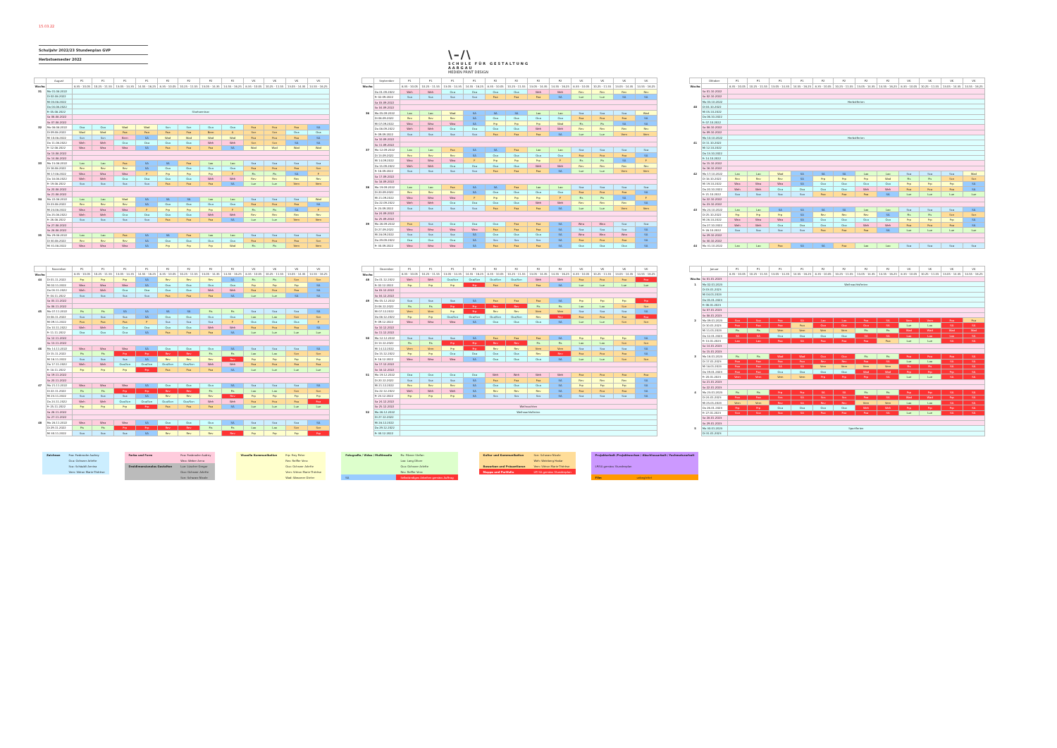15.03.22
Schuljahr 2022/23 Stundenplan GVP
Herbstsemester 2022
\–/\
SCHULE FÜR GESTALTUNG
AARGAU
MEDIEN PRINT DESIGN
| | August | P1 | P1 | P1 | P1 | P2 | P2 | P2 | P2 | VK | VK | VK | VK |
| --- | --- | --- | --- | --- | --- | --- | --- | --- | --- | --- | --- | --- | --- |
| Woche | | 8.35 - 10.05 | 10.25 - 11.55 | 13.05 - 14.35 | 14.55 - 16.25 | 8.35 - 10.05 | 10.25 - 11.55 | 13.05 - 14.35 | 14.55 - 16.25 | 8.35 - 10.05 | 10.25 - 11.55 | 13.05 - 14.35 | 14.55 - 16.25 |
| 31 | Mo 01.08.2022 | | | | | | | | | | | | |
| | Di 02.08.2022 | | | | | | | | | | | | |
| | Mi 03.08.2022 | | | | | | | | | | | | |
| | Do 04.08.2022 | | | | | | | | | | | | |
| | Fr 05.08.2022 | Startseminar | | | | | | | | | | | |
| | Sa 06.08.2022 | | | | | | | | | | | | |
| | So 07.08.2022 | | | | | | | | | | | | |
| 32 | Mo 08.08.2022 | Oca | Oca | Wad | Wad | Scn | Scn | Oca | Oca | Foa | Foa | Foa | SA |
| | Di 09.08.2022 | Wad | Wad | Foa | Foa | Foa | Foa | Bem | A | Scn | Scn | Oca | Oca |
| | Mi 10.08.2022 | Scn | Scn | Bem | SA | Wad | Wad | Wad | Wad | Foa | Foa | Foa | SA |
| | Do 11.08.2022 | Weh | Weh | Oca | Oca | Oca | Oca | Weh | Weh | Scn | Scn | SA | SA |
| | Fr 12.08.2022 | Wea | Wea | Wea | SA | Foa | Foa | Foa | SA | Wad | Wad | Wad | Wad |
| | Sa 13.08.2022 | | | | | | | | | | | | |
| | So 14.08.2022 | | | | | | | | | | | | |
| 33 | Mo 15.08.2022 | Lao | Lao | Foa | SA | SA | Foa | Lao | Lao | Sca | Sca | Sca | Sca |
| | Di 16.08.2022 | Rev | Rev | Rev | SA | Oca | Oca | Oca | Oca | Foa | Foa | Foa | Scn |
| | Mi 17.08.2022 | Wea | Wea | Wea | F | Frp | Frp | Frp | F | Fis | Fis | SA | F |
| | Do 18.08.2022 | Weh | Weh | Oca | Oca | Oca | Oca | Weh | Weh | Rev | Rev | Rev | Rev |
| | Fr 19.08.2022 | Sca | Sca | Sca | Sca | Foa | Foa | Foa | SA | Lue | Lue | Vem | Vem |
| | Sa 20.08.2022 | | | | | | | | | | | | |
| | So 21.08.2022 | | | | | | | | | | | | |
| 34 | Mo 22.08.2022 | Lao | Lao | Wad | SA | SA | SA | Lao | Lao | Sca | Sca | Sca | Wad |
| | Di 23.08.2022 | Rev | Rev | Rev | SA | Oca | Oca | Oca | Oca | Foa | Foa | Foa | SA |
| | Mi 24.08.2022 | Wea | Wea | Wea | F | Frp | Frp | Frp | F | Fis | Fis | SA | F |
| | Do 25.08.2022 | Weh | Weh | Oca | Oca | Oca | Oca | Weh | Weh | Rev | Rev | Rev | Rev |
| | Fr 26.08.2022 | Sca | Sca | Sca | Sca | Foa | Foa | Foa | SA | Lue | Lue | Vem | Vem |
| | Sa 27.08.2022 | | | | | | | | | | | | |
| | So 28.08.2022 | | | | | | | | | | | | |
| 35 | Mo 29.08.2022 | Lao | Lao | Foa | SA | SA | Foa | Lao | Lao | Sca | Sca | Sca | Sca |
| | Di 30.08.2022 | Rev | Rev | Rev | SA | Oca | Oca | Oca | Oca | Foa | Foa | Foa | Scn |
| | Mi 31.08.2022 | Wea | Wea | Wea | SA | Frp | Frp | Frp | Wad | Fis | Fis | Vem | Vem |
| | September | P1 | P1 | P1 | P1 | P2 | P2 | P2 | P2 | VK | VK | VK | VK |
| --- | --- | --- | --- | --- | --- | --- | --- | --- | --- | --- | --- | --- | --- |
| Woche | | 8.35 - 10.05 | 10.25 - 11.55 | 13.05 - 14.35 | 14.55 - 16.25 | 8.35 - 10.05 | 10.25 - 11.55 | 13.05 - 14.35 | 14.55 - 16.25 | 8.35 - 10.05 | 10.25 - 11.55 | 13.05 - 14.35 | 14.55 - 16.25 |
| | Do 01.09.2022 | Weh | Weh | Oca | Oca | Oca | Oca | Weh | Weh | Rev | Rev | Rev | Rev |
| | Fr 02.09.2022 | Sca | Sca | Sca | Sca | Foa | Foa | Foa | SA | Lue | Lue | SA | SA |
| | Sa 03.09.2022 | | | | | | | | | | | | |
| | So 04.09.2022 | | | | | | | | | | | | |
| 36 | Mo 05.09.2022 | Lao | Lao | Wad | SA | SA | SA | Lao | Lao | Sca | Sca | Sca | Wad |
| | Di 06.09.2022 | Rev | Rev | Rev | SA | Oca | Oca | Oca | Oca | Foa | Foa | Foa | SA |
| | Mi 07.09.2022 | Wea | Wea | Wea | SA | Frp | Frp | Frp | Wad | Fis | Fis | SA | SA |
| | Do 08.09.2022 | Weh | Weh | Oca | Oca | Oca | Oca | Weh | Weh | Rev | Rev | Rev | Rev |
| | Fr 09.09.2022 | Sca | Sca | Sca | Sca | Foa | Foa | Foa | SA | Lue | Lue | Vem | Vem |
| | Sa 10.09.2022 | | | | | | | | | | | | |
| | So 11.09.2022 | | | | | | | | | | | | |
| 37 | Mo 12.09.2022 | Lao | Lao | Foa | SA | SA | Foa | Lao | Lao | Sca | Sca | Sca | Sca |
| | Di 13.09.2022 | Rev | Rev | Rev | SA | Oca | Oca | Oca | Oca | Foa | Foa | Foa | SA |
| | Mi 14.09.2022 | Wea | Wea | Wea | F | Frp | Frp | Frp | F | Fis | Fis | SA | F |
| | Do 15.09.2022 | Weh | Weh | Oca | Oca | Oca | Oca | Weh | Weh | Rev | Rev | Rev | Rev |
| | Fr 16.09.2022 | Sca | Sca | Sca | Sca | Foa | Foa | Foa | SA | Lue | Lue | Vem | Vem |
| | Sa 17.09.2022 | | | | | | | | | | | | |
| | So 18.09.2022 | | | | | | | | | | | | |
| 38 | Mo 19.09.2022 | Lao | Lao | Foa | SA | SA | Foa | Lao | Lao | Sca | Sca | Sca | Sca |
| | Di 20.09.2022 | Rev | Rev | Rev | SA | Oca | Oca | Oca | Oca | Foa | Foa | Foa | SA |
| | Mi 21.09.2022 | Wea | Wea | Wea | F | Frp | Frp | Frp | F | Fis | Fis | SA | F |
| | Do 22.09.2022 | Weh | Weh | Oca | Oca | Oca | Oca | Weh | Weh | Rev | Rev | Rev | SA |
| | Fr 23.09.2022 | Sca | Sca | Sca | Sca | Foa | Foa | Foa | SA | Lue | Lue | Vem | Vem |
| | Sa 24.09.2022 | | | | | | | | | | | | |
| | So 25.09.2022 | | | | | | | | | | | | |
| 39 | Mo 26.09.2022 | Foa | Sca | Oca | Oca | Oca | Foa | Foa | SA | Wea | Wea | Sca | Sca |
| | Di 27.09.2022 | Wea | Wea | Wea | Wea | Foa | Foa | Foa | SA | Sca | Sca | Sca | SA |
| | Mi 28.09.2022 | Sca | Sca | Sca | SA | Oca | Oca | Oca | SA | Wea | Wea | Wea | SA |
| | Do 29.09.2022 | Oca | Oca | Oca | SA | Scs | Scs | Scs | SA | Foa | Foa | Foa | SA |
| | Fr 30.09.2022 | Wea | Wea | Wea | SA | Foa | Foa | Foa | SA | Oca | Oca | Oca | SA |
| | Oktober | P1 | P1 | P1 | P1 | P2 | P2 | P2 | P2 | VK | VK | VK | VK |
| --- | --- | --- | --- | --- | --- | --- | --- | --- | --- | --- | --- | --- | --- |
| Woche | | 8.35 - 10.05 | 10.25 - 11.55 | 13.05 - 14.35 | 14.55 - 16.25 | 8.35 - 10.05 | 10.25 - 11.55 | 13.05 - 14.35 | 14.55 - 16.25 | 8.35 - 10.05 | 10.25 - 11.55 | 13.05 - 14.35 | 14.55 - 16.25 |
| | Sa 01.10.2022 | | | | | | | | | | | | |
| | So 02.10.2022 | | | | | | | | | | | | |
| | Mo 03.10.2022 | Herbstferien | | | | | | | | | | | |
| 40 | Di 04.10.2022 | | | | | | | | | | | | |
| | Mi 05.10.2022 | | | | | | | | | | | | |
| | Do 06.10.2022 | | | | | | | | | | | | |
| | Fr 07.10.2022 | | | | | | | | | | | | |
| | Sa 08.10.2022 | | | | | | | | | | | | |
| | So 09.10.2022 | | | | | | | | | | | | |
| | Mo 10.10.2022 | Herbstferien | | | | | | | | | | | |
| 41 | Di 11.10.2022 | | | | | | | | | | | | |
| | Mi 12.10.2022 | | | | | | | | | | | | |
| | Do 13.10.2022 | | | | | | | | | | | | |
| | Fr 14.10.2022 | | | | | | | | | | | | |
| | Sa 15.10.2022 | | | | | | | | | | | | |
| | So 16.10.2022 | | | | | | | | | | | | |
| 42 | Mo 17.10.2022 | Lao | Lao | Wad | SA | SA | SA | Lao | Lao | Sca | Sca | Sca | Wad |
| | Di 18.10.2022 | Rev | Rev | Rev | SA | Frp | Frp | Frp | Wad | Fis | Fis | Scn | Scn |
| | Mi 19.10.2022 | Wea | Wea | Wea | SA | Oca | Oca | Oca | Oca | Frp | Frp | Frp | SA |
| | Do 20.10.2022 | Weh | Weh | Oca | Oca | Oca | Oca | Weh | Weh | Foa | Foa | Foa | SA |
| | Fr 21.10.2022 | Sca | Sca | Sca | Sca | Foa | Foa | Foa | SA | Lue | Lue | Lue | Lue |
| | Sa 22.10.2022 | | | | | | | | | | | | |
| | So 23.10.2022 | | | | | | | | | | | | |
| 43 | Mo 24.10.2022 | Lao | Lao | SA | SA | SA | SA | Lao | Lao | Sca | Sca | Sca | SA |
| | Di 25.10.2022 | Frp | Frp | Frp | SA | Rev | Rev | Rev | SA | Fis | Fis | Scn | Scn |
| | Mi 26.10.2022 | Wea | Wea | Wea | SA | Oca | Oca | Oca | Oca | Frp | Frp | Frp | SA |
| | Do 27.10.2022 | Weh | Weh | Oca | Oca | Oca | Oca | Weh | Weh | Foa | Foa | Foa | SA |
| | Fr 28.10.2022 | Sca | Sca | Sca | Sca | Foa | Foa | Foa | SA | Lue | Lue | Lue | Lue |
| | Sa 29.10.2022 | | | | | | | | | | | | |
| | So 30.10.2022 | | | | | | | | | | | | |
| 44 | Mo 31.10.2022 | Lao | Lao | Foa | SA | SA | Foa | Lao | Lao | Sca | Sca | Sca | Sca |
| | November | P1 | P1 | P1 | P1 | P2 | P2 | P2 | P2 | VK | VK | VK | VK |
| --- | --- | --- | --- | --- | --- | --- | --- | --- | --- | --- | --- | --- | --- |
| Woche | | 8.35 - 10.05 | 10.25 - 11.55 | 13.05 - 14.35 | 14.55 - 16.25 | 8.35 - 10.05 | 10.25 - 11.55 | 13.05 - 14.35 | 14.55 - 16.25 | 8.35 - 10.05 | 10.25 - 11.55 | 13.05 - 14.35 | 14.55 - 16.25 |
| 44 | Di 01.11.2022 | Frp | Frp | Frp | SA | Rev | Rev | Rev | SA | Fis | Fis | Scn | Scn |
| | Mi 02.11.2022 | Wea | Wea | Wea | SA | Oca | Oca | Oca | Oca | Frp | Frp | Frp | SA |
| | Do 03.11.2022 | Weh | Weh | Oca | Oca | Oca | Oca | Weh | Weh | Foa | Foa | Foa | SA |
| | Fr 04.11.2022 | Sca | Sca | Sca | Sca | Foa | Foa | Foa | SA | Lue | Lue | SA | SA |
| | Sa 05.11.2022 | | | | | | | | | | | | |
| | So 06.11.2022 | | | | | | | | | | | | |
| 45 | Mo 07.11.2022 | Fis | Fis | SA | SA | SA | SA | Fis | Fis | Sca | Sca | Sca | SA |
| | Di 08.11.2022 | Sca | Sca | Sca | SA | Oca | Oca | Oca | Oca | Lao | Lao | Scn | Scn |
| | Mi 09.11.2022 | Foa | Foa | Foa | F | Sca | Sca | Sca | F | Oca | Oca | Oca | F |
| | Do 10.11.2022 | Weh | Weh | Oca | Oca | Oca | Oca | Weh | Weh | Foa | Foa | Foa | SA |
| | Fr 11.11.2022 | Oca | Oca | Oca | SA | Foa | Foa | Foa | SA | Lue | Lue | Lue | Lue |
| | Sa 12.11.2022 | | | | | | | | | | | | |
| | So 13.11.2022 | | | | | | | | | | | | |
| 46 | Mo 14.11.2022 | Wea | Wea | Wea | SA | Oca | Oca | Oca | SA | Sca | Sca | Sca | SA |
| | Di 15.11.2022 | Fis | Fis | Frp | Frp | Rev | Rev | Fis | Fis | Lao | Lao | Scn | Scn |
| | Mi 16.11.2022 | Sca | Sca | Sca | SA | Rev | Rev | Rev | Rev | Frp | Frp | Frp | Frp |
| | Do 17.11.2022 | Weh | Weh | Oca/Scn | Oca/Scn | Oca/Scn | Oca/Scn | Weh | Weh | Foa | Foa | Foa | Foa |
| | Fr 18.11.2022 | Frp | Frp | Frp | Frp | Foa | Foa | Foa | SA | Lue | Lue | Lue | Lue |
| | Sa 19.11.2022 | | | | | | | | | | | | |
| | So 20.11.2022 | | | | | | | | | | | | |
| 47 | Mo 21.11.2022 | Wea | Wea | Wea | SA | Oca | Oca | Oca | SA | Sca | Sca | Sca | SA |
| | Di 22.11.2022 | Fis | Fis | Frp | Frp | Rev | Rev | Fis | Fis | Lao | Lao | Scn | Scn |
| | Mi 23.11.2022 | Sca | Sca | Sca | SA | Rev | Rev | Rev | Rev | Frp | Frp | Frp | Frp |
| | Do 24.11.2022 | Weh | Weh | Oca/Scn | Oca/Scn | Oca/Scn | Oca/Scn | Weh | Weh | Foa | Foa | Foa | Foa |
| | Fr 25.11.2022 | Frp | Frp | Frp | Frp | Foa | Foa | Foa | SA | Lue | Lue | Lue | Lue |
| | Sa 26.11.2022 | | | | | | | | | | | | |
| | So 27.11.2022 | | | | | | | | | | | | |
| 48 | Mo 28.11.2022 | Wea | Wea | Wea | SA | Oca | Oca | Oca | SA | Sca | Sca | Sca | SA |
| | Di 29.11.2022 | Fis | Fis | Frp | Frp | Rev | Rev | Fis | Fis | Lao | Lao | Scn | Scn |
| | Mi 30.11.2022 | Sca | Sca | Sca | SA | Rev | Rev | Rev | Rev | Frp | Frp | Frp | Frp |
| | Dezember | P1 | P1 | P1 | P1 | P2 | P2 | P2 | P2 | VK | VK | VK | VK |
| --- | --- | --- | --- | --- | --- | --- | --- | --- | --- | --- | --- | --- | --- |
| Woche | | 8.35 - 10.05 | 10.25 - 11.55 | 13.05 - 14.35 | 14.55 - 16.25 | 8.35 - 10.05 | 10.25 - 11.55 | 13.05 - 14.35 | 14.55 - 16.25 | 8.35 - 10.05 | 10.25 - 11.55 | 13.05 - 14.35 | 14.55 - 16.25 |
| 48 | Do 01.12.2022 | Weh | Weh | Oca/Scn | Oca/Scn | Oca/Scn | Oca/Scn | Weh | Weh | Foa | Foa | Foa | Foa |
| | Fr 02.12.2022 | Frp | Frp | Frp | Frp | Foa | Foa | Foa | SA | Lue | Lue | Lue | Lue |
| | Sa 03.12.2022 | | | | | | | | | | | | |
| | So 04.12.2022 | | | | | | | | | | | | |
| 49 | Mo 05.12.2022 | Sca | Sca | Sca | SA | Foa | Foa | Foa | SA | Frp | Frp | Frp | Frp |
| | Di 06.12.2022 | Fis | Fis | Frp | Frp | Rev | Rev | Fis | Fis | Lao | Lao | Scn | Scn |
| | Mi 07.12.2022 | Vem | Vem | Frp | Frp | Rev | Rev | Vem | Vem | Sca | Sca | Sca | SA |
| | Do 08.12.2022 | Frp | Frp | Oca/Scn | Oca/Scn | Oca/Scn | Oca/Scn | Rev | Rev | Foa | Foa | Foa | Foa |
| | Fr 09.12.2022 | Wea | Wea | Wea | SA | Oca | Oca | Oca | SA | Lue | Lue | Scn | Scn |
| | Sa 10.12.2022 | | | | | | | | | | | | |
| | So 11.12.2022 | | | | | | | | | | | | |
| 50 | Mo 12.12.2022 | Sca | Sca | Sca | SA | Foa | Foa | Foa | SA | Frp | Frp | Frp | SA |
| | Di 13.12.2022 | Fis | Fis | Frp | Frp | Rev | Rev | Fis | Fis | Lao | Lao | Scn | Scn |
| | Mi 14.12.2022 | Vem | Vem | Frp | Frp | Rev | Rev | Vem | Vem | Sca | Sca | Sca | SA |
| | Do 15.12.2022 | Frp | Frp | Oca | Oca | Oca | Oca | Rev | Rev | Foa | Foa | Foa | SA |
| | Fr 16.12.2022 | Wea | Wea | Wea | SA | Oca | Oca | Oca | SA | Lue | Lue | Scn | Scn |
| | Sa 17.12.2022 | | | | | | | | | | | | |
| | So 18.12.2022 | | | | | | | | | | | | |
| 51 | Mo 19.12.2022 | Oca | Oca | Oca | Oca | Weh | Weh | Weh | Weh | Foa | Foa | Foa | Foa |
| | Di 20.12.2022 | Sca | Sca | Sca | SA | Foa | Foa | Foa | SA | Rev | Rev | Rev | SA |
| | Mi 21.12.2022 | Rev | Rev | Rev | SA | Oca | Oca | Oca | SA | Frp | Frp | Frp | SA |
| | Do 22.12.2022 | Weh | Weh | Weh | SA | Rev | Rev | Rev | SA | Foa | Foa | Foa | SA |
| | Fr 23.12.2022 | Frp | Frp | Frp | SA | Scs | Scs | Scs | SA | Sca | Sca | Sca | SA |
| | Sa 24.12.2022 | | | | | | | | | | | | |
| | So 25.12.2022 | Weihnachten | | | | | | | | | | | |
| 52 | Mo 26.12.2022 | Weihnachtsferien | | | | | | | | | | | |
| | Di 27.12.2022 | | | | | | | | | | | | |
| | Mi 28.12.2022 | | | | | | | | | | | | |
| | Do 29.12.2022 | | | | | | | | | | | | |
| | Fr 30.12.2022 | | | | | | | | | | | | |
| | Januar | P1 | P1 | P1 | P1 | P2 | P2 | P2 | P2 | VK | VK | VK | VK |
| --- | --- | --- | --- | --- | --- | --- | --- | --- | --- | --- | --- | --- | --- |
| | | 8.35 - 10.05 | 10.25 - 11.55 | 13.05 - 14.35 | 14.55 - 16.25 | 8.35 - 10.05 | 10.25 - 11.55 | 13.05 - 14.35 | 14.55 - 16.25 | 8.35 - 10.05 | 10.25 - 11.55 | 13.05 - 14.35 | 14.55 - 16.25 |
| Woche | So 01.01.2023 | | | | | | | | | | | | |
| 1 | Mo 02.01.2023 | Weihnachtsferien | | | | | | | | | | | |
| | Di 03.01.2023 | | | | | | | | | | | | |
| | Mi 04.01.2023 | | | | | | | | | | | | |
| | Do 05.01.2023 | | | | | | | | | | | | |
| | Fr 06.01.2023 | | | | | | | | | | | | |
| | Sa 07.01.2023 | | | | | | | | | | | | |
| | So 08.01.2023 | | | | | | | | | | | | |
| 2 | Mo 09.01.2023 | Sca | Sca | Foa | SA | Lao | Lao | Foa | SA | Vem | Vem | Foa | Foa |
| | Di 10.01.2023 | Foa | Foa | Foa | Foa | Oca | Oca | Oca | SA | Lue | Lao | SA | SA |
| | Mi 11.01.2023 | Fis | Fis | Vem | Vem | Vem | Vem | Fis | Fis | Wad | Wad | Wad | Wad |
| | Do 12.01.2023 | SA | SA | Oca | Oca | Oca | Oca | SA | SA | Lao | Lao | Lao | SA |
| | Fr 13.01.2023 | Lao | Lao | Foa | SA | Foa | Foa | Foa | Foa | Lue | Lue | SA | SA |
| | Sa 14.01.2023 | | | | | | | | | | | | |
| | So 15.01.2023 | | | | | | | | | | | | |
| 3 | Mo 16.01.2023 | Fis | Fis | Wad | Wad | Oca | Oca | Fis | Fis | Foa | Foa | Foa | SA |
| | Di 17.01.2023 | Foa | Foa | Foa | Foa | Rev | Rev | Foa | SA | Lue | Lao | SA | SA |
| | Mi 18.01.2023 | Foa | Foa | SA | SA | Vem | Vem | Vem | Vem | Fis | Fis | SA | SA |
| | Do 19.01.2023 | Foa | Foa | Oca | Oca | Oca | Oca | Wad | Wad | Frp | Frp | Frp | SA |
| | Fr 20.01.2023 | Vem | Vem | Vem | Vem | Frp | Frp | Frp | SA | Lue | Lue | SA | SA |
| | Sa 21.01.2023 | | | | | | | | | | | | |
| | So 22.01.2023 | | | | | | | | | | | | |
| 4 | Mo 23.01.2023 | Fis | Fis | Frp | Frp | SA | SA | Fis | Fis | Frp | Frp | SA | SA |
| | Di 24.01.2023 | Foa | Foa | Scs | SA | Scs | Scs | Foa | SA | Wad | Wad | Frp | SA |
| | Mi 25.01.2023 | Vem | Vem | Rev | SA | Rev | Rev | Vem | Vem | Lao | Lao | SA | SA |
| | Do 26.01.2023 | Frp | Frp | Oca | Oca | Oca | Oca | Weh | Weh | Frp | Frp | Frp | SA |
| | Fr 27.01.2023 | Sca | Sca | Sca | SA | Foa | Foa | Foa | SA | Lue | Lue | SA | SA |
| | Sa 28.01.2023 | | | | | | | | | | | | |
| | So 29.01.2023 | | | | | | | | | | | | |
| 5 | Mo 30.01.2023 | Sportferien | | | | | | | | | | | |
| | Di 31.01.2023 | | | | | | | | | | | | |
| Zeichnen | Foa: Fosbrooke Audrey | | Farbe und Form | Foa: Fosbrooke Audrey |
| | Oca: Ochsner Arlette | | | Wea: Weber Anna |
| | Sca: Schäubli Annina | | Dreidimensionales Gestalten | Lue: Lüscher Gregor |
| | Vem: Viéron Marie-Thérèse | | | Oca: Ochsner Arlette |
| | | | | Scn: Schwarz Nicole |
| Visuelle Kommunikation | Frp: Frey Peter | | Fotografie / Video / Multimedia | Fis: Filzner Stefan |
| | Rev: Reifler Vera | | | Lao: Lang Oliver |
| | Oca: Ochsner Arlette | | | Oca: Ochsner Arlette |
| | Vem: Viéron Marie-Thérèse | | | Rev: Reifler Vera |
| | Wad: Wassmer Dieter | | SA | Selbständiges Arbeiten gemäss Auftrag |
| Kultur und Kommunikation | Scn: Schwarz Nicole | | Projektarbeit /Projektwochen / Abschlussarbeit / Fachmaturarbeit | |
| | Weh: Weinberg Hadar | | | |
| Bewerben und Präsentieren | Vem: Viéron Marie-Thérèse | | LP/SA gemäss Stundenplan | |
| Mappe und Portfolio | LP/ SA gemäss Stundenplan | | | |
| | | | Film | unbegleitet |